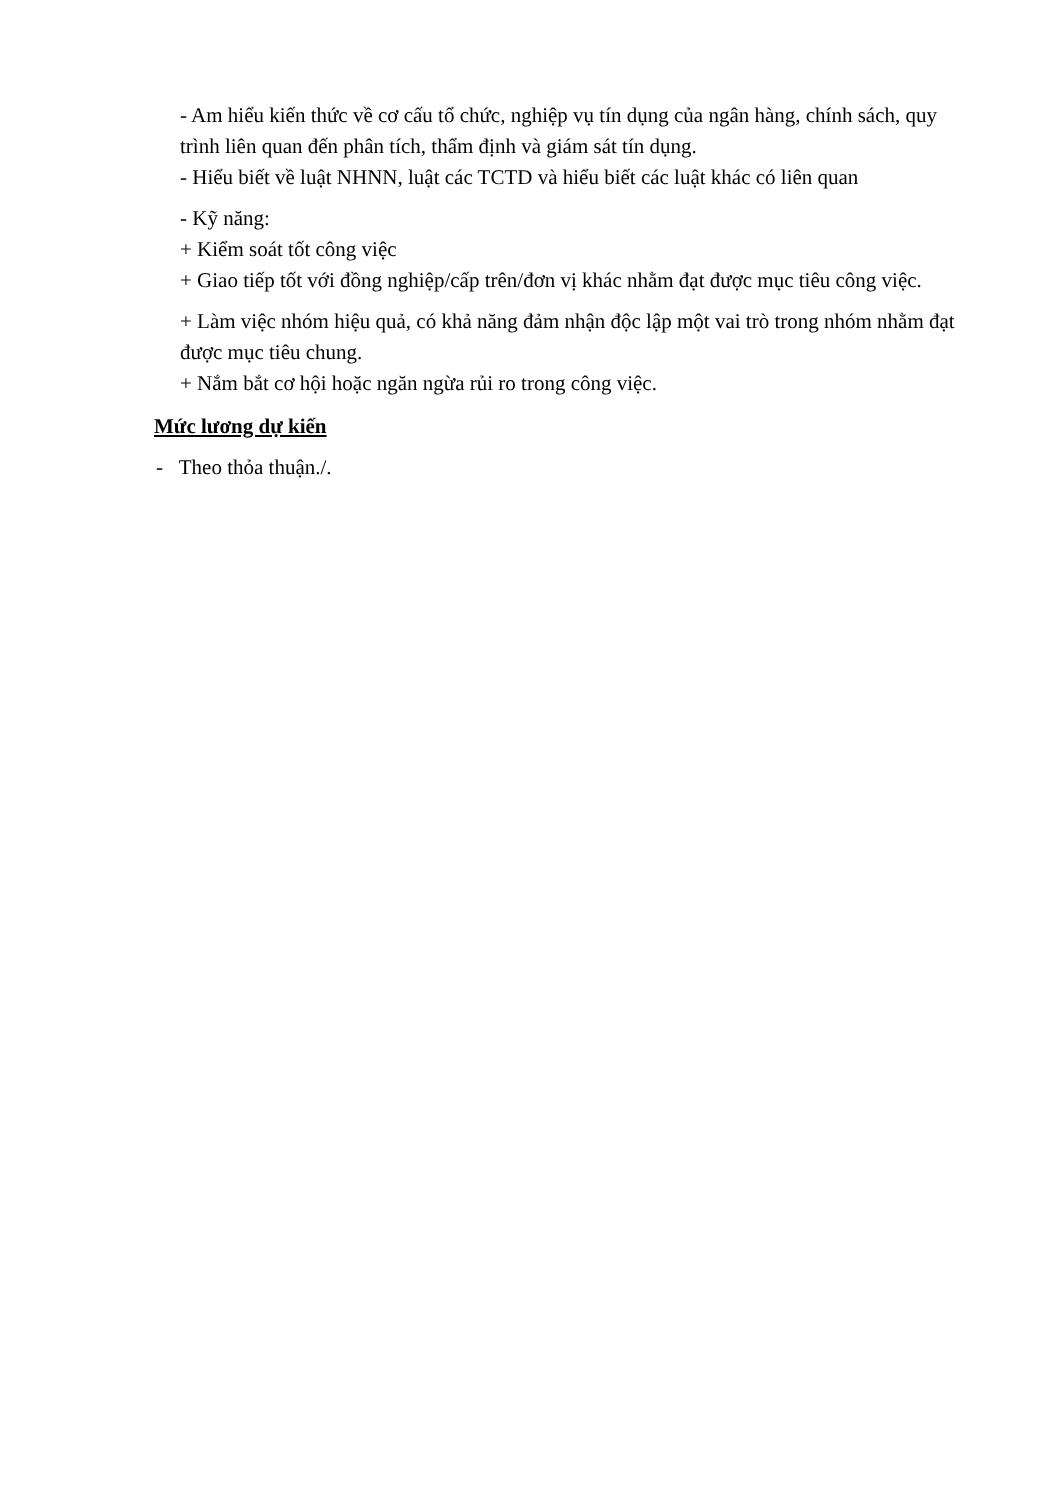- Am hiểu kiến thức về cơ cấu tổ chức, nghiệp vụ tín dụng của ngân hàng, chính sách, quy trình liên quan đến phân tích, thẩm định và giám sát tín dụng.
- Hiểu biết về luật NHNN, luật các TCTD và hiểu biết các luật khác có liên quan
- Kỹ năng:
+ Kiểm soát tốt công việc
+ Giao tiếp tốt với đồng nghiệp/cấp trên/đơn vị khác nhằm đạt được mục tiêu công việc.
+ Làm việc nhóm hiệu quả, có khả năng đảm nhận độc lập một vai trò trong nhóm nhằm đạt được mục tiêu chung.
+ Nắm bắt cơ hội hoặc ngăn ngừa rủi ro trong công việc.
Mức lương dự kiến
- Theo thỏa thuận./.